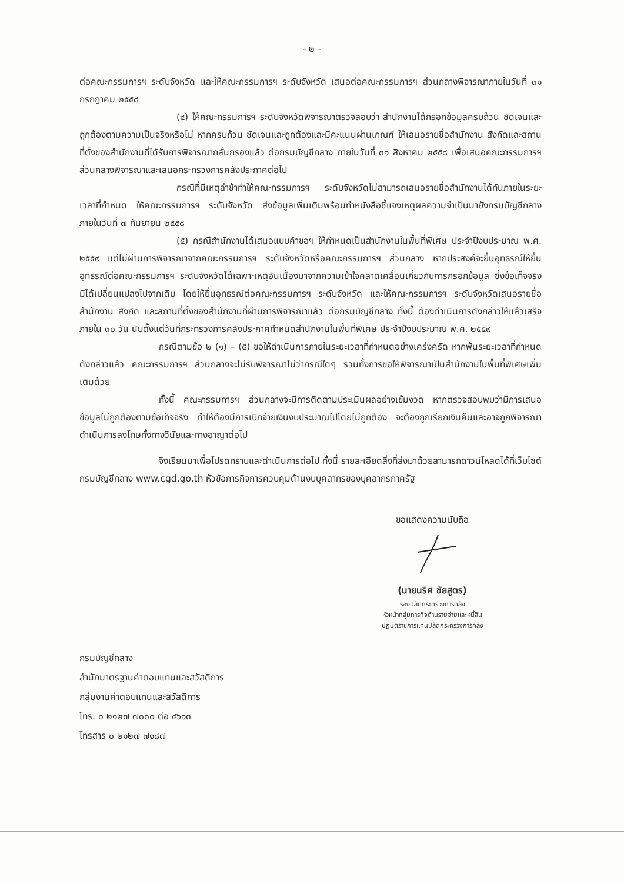- ๒ -
ต่อคณะกรรมการฯ ระดับจังหวัด และให้คณะกรรมการฯ ระดับจังหวัด เสนอต่อคณะกรรมการฯ ส่วนกลางพิจารณาภายในวันที่ ๓๑ กรกฎาคม ๒๕๕๘
(๔) ให้คณะกรรมการฯ ระดับจังหวัดพิจารณาตรวจสอบว่า สำนักงานได้กรอกข้อมูลครบถ้วน ชัดเจนและถูกต้องตามความเป็นจริงหรือไม่ หากครบถ้วน ชัดเจนและถูกต้องและมีคะแนนผ่านเกณฑ์ ให้เสนอรายชื่อสำนักงาน สังกัดและสถานที่ตั้งของสำนักงานที่ได้รับการพิจารณากลั่นกรองแล้ว ต่อกรมบัญชีกลาง ภายในวันที่ ๓๑ สิงหาคม ๒๕๕๘ เพื่อเสนอคณะกรรมการฯ ส่วนกลางพิจารณาและเสนอกระทรวงการคลังประกาศต่อไป
กรณีที่มีเหตุล่าช้าทำให้คณะกรรมการฯ ระดับจังหวัดไม่สามารถเสนอรายชื่อสำนักงานได้ทันภายในระยะเวลาที่กำหนด ให้คณะกรรมการฯ ระดับจังหวัด ส่งข้อมูลเพิ่มเติมพร้อมทำหนังสือชี้แจงเหตุผลความจำเป็นมายังกรมบัญชีกลาง ภายในวันที่ ๗ กันยายน ๒๕๕๘
(๕) กรณีสำนักงานได้เสนอแบบคำขอฯ ให้กำหนดเป็นสำนักงานในพื้นที่พิเศษ ประจำปีงบประมาณ พ.ศ. ๒๕๕๙ แต่ไม่ผ่านการพิจารณาจากคณะกรรมการฯ ระดับจังหวัดหรือคณะกรรมการฯ ส่วนกลาง หากประสงค์จะยื่นอุทธรณ์ให้ยื่นอุทธรณ์ต่อคณะกรรมการฯ ระดับจังหวัดได้เฉพาะเหตุอันเนื่องมาจากความเข้าใจคลาดเคลื่อนเกี่ยวกับการกรอกข้อมูล ซึ่งข้อเท็จจริงมิได้เปลี่ยนแปลงไปจากเดิม โดยให้ยื่นอุทธรณ์ต่อคณะกรรมการฯ ระดับจังหวัด และให้คณะกรรมการฯ ระดับจังหวัดเสนอรายชื่อสำนักงาน สังกัด และสถานที่ตั้งของสำนักงานที่ผ่านการพิจารณาแล้ว ต่อกรมบัญชีกลาง ทั้งนี้ ต้องดำเนินการดังกล่าวให้แล้วเสร็จภายใน ๓๐ วัน นับตั้งแต่วันที่กระทรวงการคลังประกาศกำหนดสำนักงานในพื้นที่พิเศษ ประจำปีงบประมาณ พ.ศ. ๒๕๕๙
กรณีตามข้อ ๒ (๑) – (๕) ขอให้ดำเนินการภายในระยะเวลาที่กำหนดอย่างเคร่งครัด หากพ้นระยะเวลาที่กำหนดดังกล่าวแล้ว คณะกรรมการฯ ส่วนกลางจะไม่รับพิจารณาไม่ว่ากรณีใดๆ รวมทั้งการขอให้พิจารณาเป็นสำนักงานในพื้นที่พิเศษเพิ่มเติมด้วย
ทั้งนี้ คณะกรรมการฯ ส่วนกลางจะมีการติดตามประเมินผลอย่างเข้มงวด หากตรวจสอบพบว่ามีการเสนอข้อมูลไม่ถูกต้องตามข้อเท็จจริง ทำให้ต้องมีการเบิกจ่ายเงินงบประมาณไปโดยไม่ถูกต้อง จะต้องถูกเรียกเงินคืนและอาจถูกพิจารณาดำเนินการลงโทษทั้งทางวินัยและทางอาญาต่อไป
จึงเรียนมาเพื่อโปรดทราบและดำเนินการต่อไป ทั้งนี้ รายละเอียดสิ่งที่ส่งมาด้วยสามารถดาวน์โหลดได้ที่เว็บไซต์กรมบัญชีกลาง www.cgd.go.th หัวข้อภารกิจการควบคุมด้านงบบุคลากรของบุคลากรภาครัฐ
ขอแสดงความนับถือ
(นายนริศ ชัยสูตร)
รองปลัดกระทรวงการคลัง
หัวหน้ากลุ่มภารกิจด้านรายจ่ายและหนี้สิน
ปฏิบัติราชการแทนปลัดกระทรวงการคลัง
กรมบัญชีกลาง
สำนักมาตรฐานค่าตอบแทนและสวัสดิการ
กลุ่มงานค่าตอบแทนและสวัสดิการ
โทร. ๐ ๒๑๒๗ ๗๐๐๐ ต่อ ๔๖๑๓
โทรสาร ๐ ๒๑๒๗ ๗๑๘๗